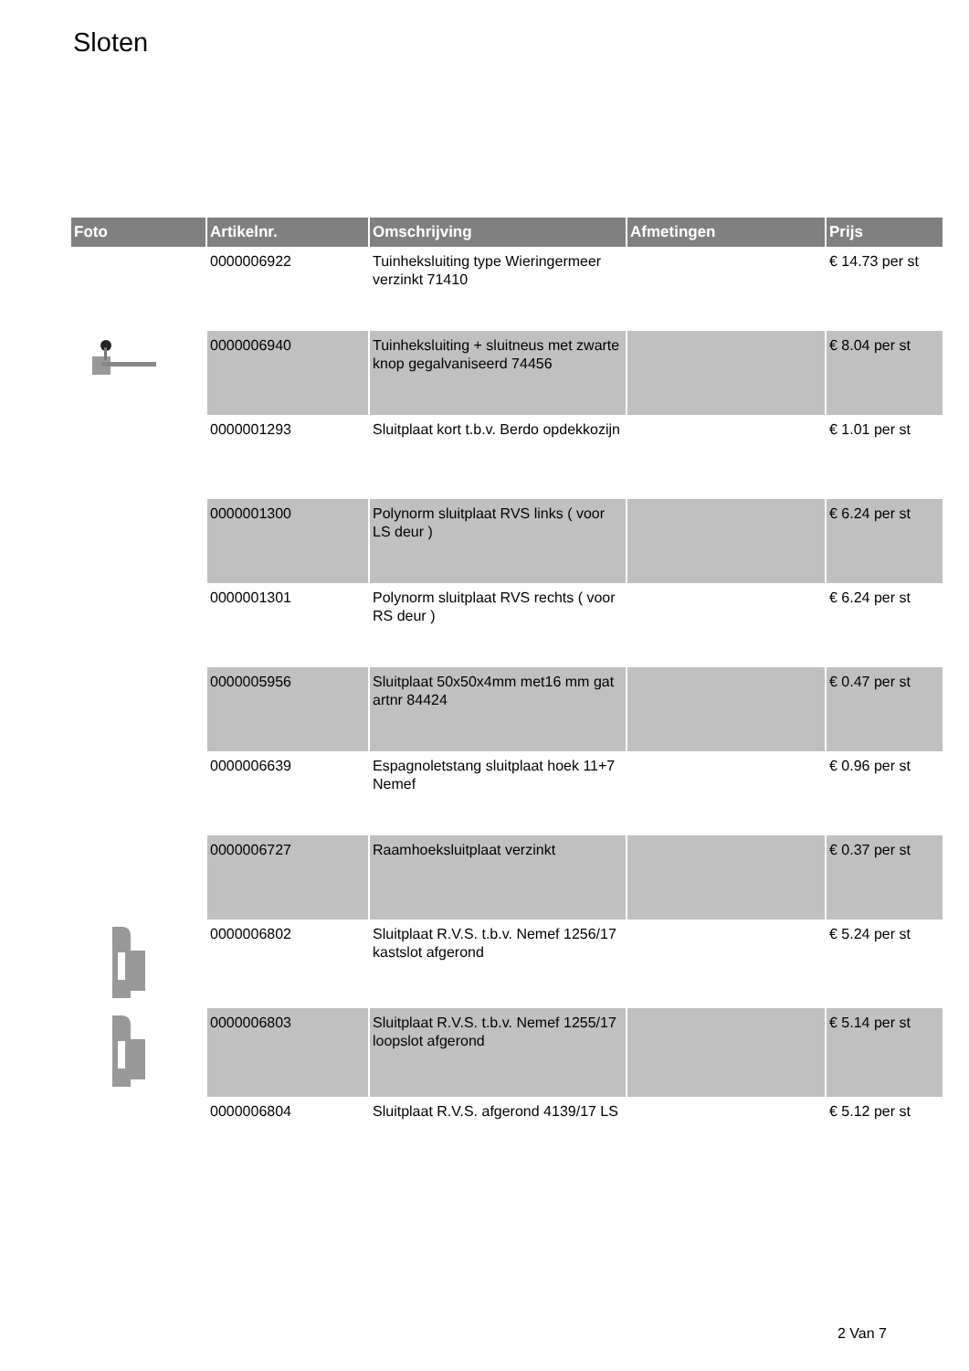Sloten
| Foto | Artikelnr. | Omschrijving | Afmetingen | Prijs |
| --- | --- | --- | --- | --- |
| | 0000006922 | Tuinheksluiting type Wieringermeer verzinkt 71410 | | € 14.73 per st |
| | 0000006940 | Tuinheksluiting + sluitneus met zwarte knop gegalvaniseerd 74456 | | € 8.04 per st |
| | 0000001293 | Sluitplaat kort t.b.v. Berdo opdekkozijn | | € 1.01 per st |
| | 0000001300 | Polynorm sluitplaat RVS links ( voor LS deur ) | | € 6.24 per st |
| | 0000001301 | Polynorm sluitplaat RVS rechts ( voor RS deur ) | | € 6.24 per st |
| | 0000005956 | Sluitplaat 50x50x4mm met16 mm gat artnr 84424 | | € 0.47 per st |
| | 0000006639 | Espagnoletstang sluitplaat hoek 11+7 Nemef | | € 0.96 per st |
| | 0000006727 | Raamhoeksluitplaat verzinkt | | € 0.37 per st |
| | 0000006802 | Sluitplaat R.V.S. t.b.v. Nemef 1256/17 kastslot afgerond | | € 5.24 per st |
| | 0000006803 | Sluitplaat R.V.S. t.b.v. Nemef 1255/17 loopslot afgerond | | € 5.14 per st |
| | 0000006804 | Sluitplaat R.V.S. afgerond 4139/17 LS | | € 5.12 per st |
2 Van 7